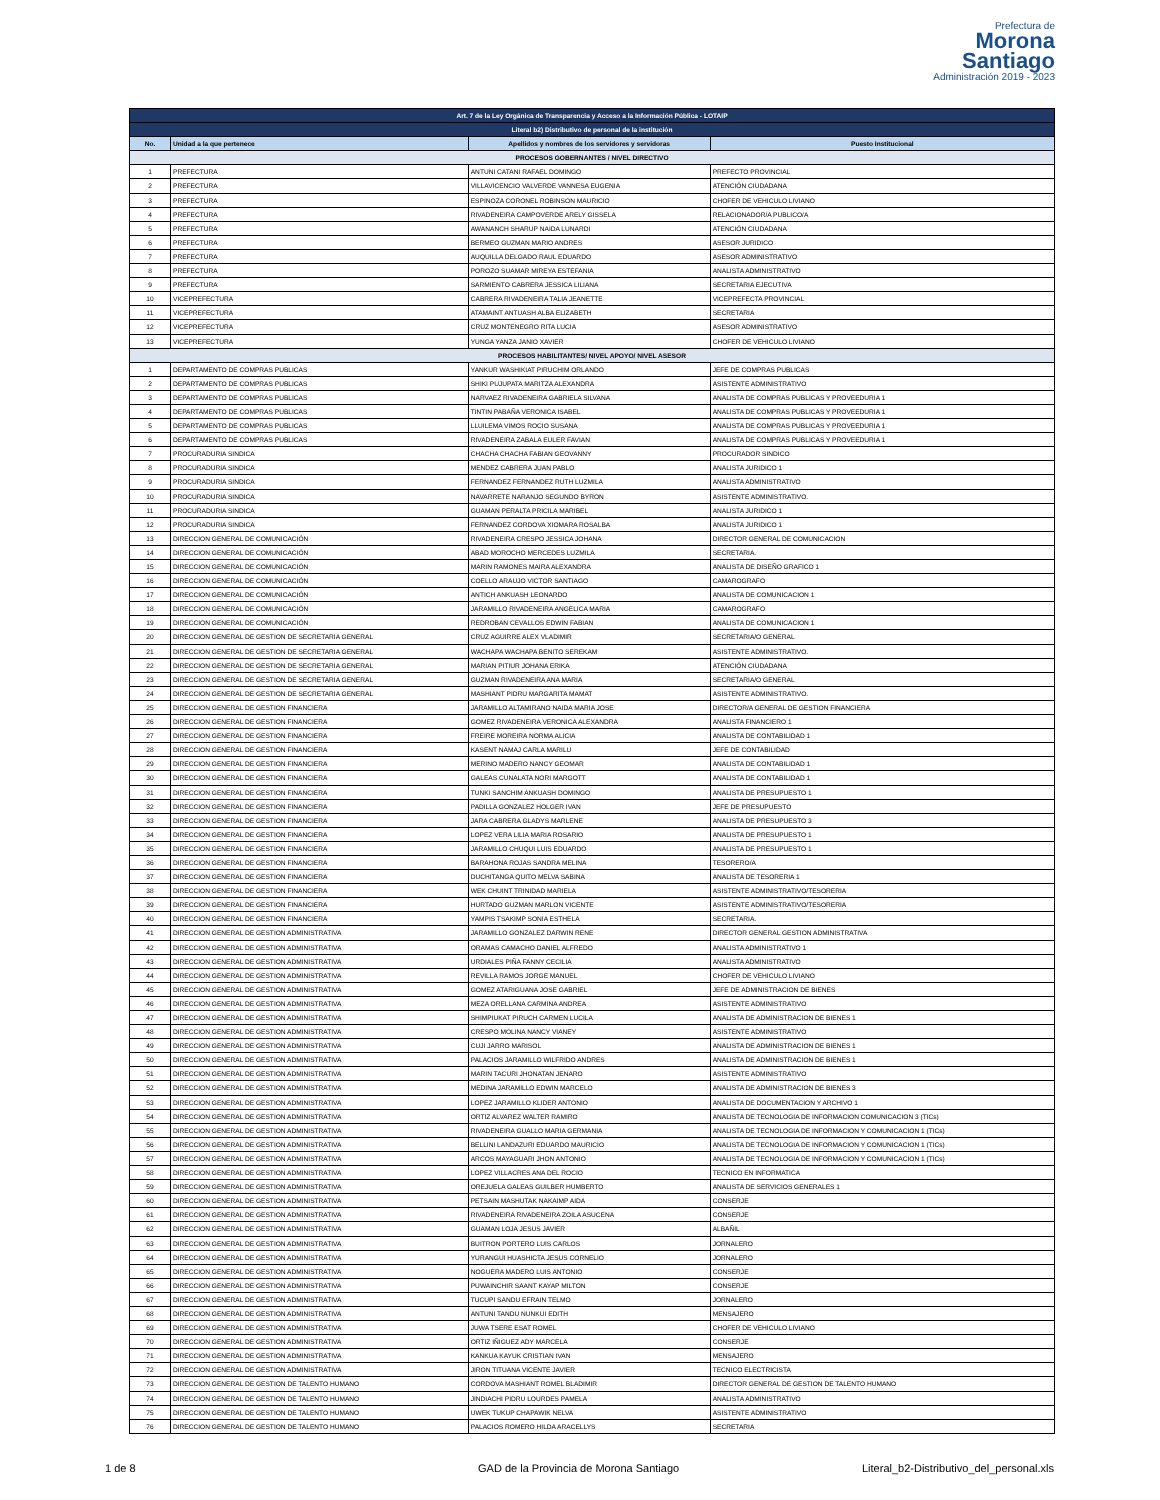Prefectura de
Morona Santiago
Administración 2019 - 2023
| Art. 7 de la Ley Orgánica de Transparencia y Acceso a la Información Pública - LOTAIP | | | |
| Literal b2) Distributivo de personal de la institución | | | |
| No. | Unidad a la que pertenece | Apellidos y nombres de los servidores y servidoras | Puesto Institucional |
| PROCESOS GOBERNANTES / NIVEL DIRECTIVO | | | |
| 1 | PREFECTURA | ANTUNI CATANI RAFAEL DOMINGO | PREFECTO PROVINCIAL |
| 2 | PREFECTURA | VILLAVICENCIO VALVERDE VANNESA EUGENIA | ATENCIÓN CIUDADANA |
| 3 | PREFECTURA | ESPINOZA CORONEL ROBINSON MAURICIO | CHOFER DE VEHICULO LIVIANO |
| 4 | PREFECTURA | RIVADENEIRA CAMPOVERDE ARELY GISSELA | RELACIONADOR/A PUBLICO/A |
| 5 | PREFECTURA | AWANANCH SHARUP NAIDA LUNARDI | ATENCIÓN CIUDADANA |
| 6 | PREFECTURA | BERMEO GUZMAN MARIO ANDRES | ASESOR JURIDICO |
| 7 | PREFECTURA | AUQUILLA DELGADO RAUL EDUARDO | ASESOR ADMINISTRATIVO |
| 8 | PREFECTURA | POROZO SUAMAR MIREYA ESTEFANIA | ANALISTA ADMINISTRATIVO |
| 9 | PREFECTURA | SARMIENTO CABRERA JESSICA LILIANA | SECRETARIA EJECUTIVA |
| 10 | VICEPREFECTURA | CABRERA RIVADENEIRA TALIA JEANETTE | VICEPREFECTA PROVINCIAL |
| 11 | VICEPREFECTURA | ATAMAINT ANTUASH ALBA ELIZABETH | SECRETARIA |
| 12 | VICEPREFECTURA | CRUZ MONTENEGRO RITA LUCIA | ASESOR ADMINISTRATIVO |
| 13 | VICEPREFECTURA | YUNGA YANZA JANIO XAVIER | CHOFER DE VEHICULO LIVIANO |
| PROCESOS HABILITANTES/ NIVEL APOYO/ NIVEL ASESOR | | | |
| 1 | DEPARTAMENTO DE COMPRAS PUBLICAS | YANKUR WASHIKIAT PIRUCHIM ORLANDO | JEFE DE COMPRAS PUBLICAS |
| 2 | DEPARTAMENTO DE COMPRAS PUBLICAS | SHIKI PUJUPATA MARITZA ALEXANDRA | ASISTENTE ADMINISTRATIVO |
| 3 | DEPARTAMENTO DE COMPRAS PUBLICAS | NARVAEZ RIVADENEIRA GABRIELA SILVANA | ANALISTA DE COMPRAS PUBLICAS Y PROVEEDURIA 1 |
| 4 | DEPARTAMENTO DE COMPRAS PUBLICAS | TINTIN PABAÑA VERONICA ISABEL | ANALISTA DE COMPRAS PUBLICAS Y PROVEEDURIA 1 |
| 5 | DEPARTAMENTO DE COMPRAS PUBLICAS | LLUILEMA VIMOS ROCIO SUSANA | ANALISTA DE COMPRAS PUBLICAS Y PROVEEDURIA 1 |
| 6 | DEPARTAMENTO DE COMPRAS PUBLICAS | RIVADENEIRA ZABALA EULER FAVIAN | ANALISTA DE COMPRAS PUBLICAS Y PROVEEDURIA 1 |
| 7 | PROCURADURIA SINDICA | CHACHA CHACHA FABIAN GEOVANNY | PROCURADOR SINDICO |
| 8 | PROCURADURIA SINDICA | MENDEZ CABRERA JUAN PABLO | ANALISTA JURIDICO 1 |
| 9 | PROCURADURIA SINDICA | FERNANDEZ FERNANDEZ RUTH LUZMILA | ANALISTA ADMINISTRATIVO |
| 10 | PROCURADURIA SINDICA | NAVARRETE NARANJO SEGUNDO BYRON | ASISTENTE ADMINISTRATIVO. |
| 11 | PROCURADURIA SINDICA | GUAMAN PERALTA PRICILA MARIBEL | ANALISTA JURIDICO 1 |
| 12 | PROCURADURIA SINDICA | FERNANDEZ CORDOVA XIOMARA ROSALBA | ANALISTA JURIDICO 1 |
| 13 | DIRECCION GENERAL DE COMUNICACIÓN | RIVADENEIRA CRESPO JESSICA JOHANA | DIRECTOR GENERAL DE COMUNICACION |
| 14 | DIRECCION GENERAL DE COMUNICACIÓN | ABAD MOROCHO MERCEDES LUZMILA | SECRETARIA. |
| 15 | DIRECCION GENERAL DE COMUNICACIÓN | MARIN RAMONES MAIRA ALEXANDRA | ANALISTA DE DISEÑO GRAFICO 1 |
| 16 | DIRECCION GENERAL DE COMUNICACIÓN | COELLO ARAUJO VICTOR SANTIAGO | CAMAROGRAFO |
| 17 | DIRECCION GENERAL DE COMUNICACIÓN | ANTICH ANKUASH LEONARDO | ANALISTA DE COMUNICACION 1 |
| 18 | DIRECCION GENERAL DE COMUNICACIÓN | JARAMILLO RIVADENEIRA ANGELICA MARIA | CAMAROGRAFO |
| 19 | DIRECCION GENERAL DE COMUNICACIÓN | REDROBAN CEVALLOS EDWIN FABIAN | ANALISTA DE COMUNICACION 1 |
| 20 | DIRECCION GENERAL DE GESTION DE SECRETARIA GENERAL | CRUZ AGUIRRE ALEX VLADIMIR | SECRETARIA/O GENERAL |
| 21 | DIRECCION GENERAL DE GESTION DE SECRETARIA GENERAL | WACHAPA WACHAPA BENITO SEREKAM | ASISTENTE ADMINISTRATIVO. |
| 22 | DIRECCION GENERAL DE GESTION DE SECRETARIA GENERAL | MARIAN PITIUR JOHANA ERIKA | ATENCIÓN CIUDADANA |
| 23 | DIRECCION GENERAL DE GESTION DE SECRETARIA GENERAL | GUZMAN RIVADENEIRA ANA MARIA | SECRETARIA/O GENERAL |
| 24 | DIRECCION GENERAL DE GESTION DE SECRETARIA GENERAL | MASHIANT PIDRU MARGARITA MAMAT | ASISTENTE ADMINISTRATIVO. |
| 25 | DIRECCION GENERAL DE GESTION FINANCIERA | JARAMILLO ALTAMIRANO NAIDA MARIA JOSE | DIRECTOR/A GENERAL DE GESTION FINANCIERA |
| 26 | DIRECCION GENERAL DE GESTION FINANCIERA | GOMEZ RIVADENEIRA VERONICA ALEXANDRA | ANALISTA FINANCIERO 1 |
| 27 | DIRECCION GENERAL DE GESTION FINANCIERA | FREIRE MOREIRA NORMA ALICIA | ANALISTA DE CONTABILIDAD 1 |
| 28 | DIRECCION GENERAL DE GESTION FINANCIERA | KASENT NAMAJ CARLA MARILU | JEFE DE CONTABILIDAD |
| 29 | DIRECCION GENERAL DE GESTION FINANCIERA | MERINO MADERO NANCY GEOMAR | ANALISTA DE CONTABILIDAD 1 |
| 30 | DIRECCION GENERAL DE GESTION FINANCIERA | GALEAS CUNALATA NORI MARGOTT | ANALISTA DE CONTABILIDAD 1 |
| 31 | DIRECCION GENERAL DE GESTION FINANCIERA | TUNKI SANCHIM ANKUASH DOMINGO | ANALISTA DE PRESUPUESTO 1 |
| 32 | DIRECCION GENERAL DE GESTION FINANCIERA | PADILLA GONZALEZ HOLGER IVAN | JEFE DE PRESUPUESTO |
| 33 | DIRECCION GENERAL DE GESTION FINANCIERA | JARA CABRERA GLADYS MARLENE | ANALISTA DE PRESUPUESTO 3 |
| 34 | DIRECCION GENERAL DE GESTION FINANCIERA | LOPEZ VERA LILIA MARIA ROSARIO | ANALISTA DE PRESUPUESTO 1 |
| 35 | DIRECCION GENERAL DE GESTION FINANCIERA | JARAMILLO CHUQUI LUIS EDUARDO | ANALISTA DE PRESUPUESTO 1 |
| 36 | DIRECCION GENERAL DE GESTION FINANCIERA | BARAHONA ROJAS SANDRA MELINA | TESORERO/A |
| 37 | DIRECCION GENERAL DE GESTION FINANCIERA | DUCHITANGA QUITO MELVA SABINA | ANALISTA DE TESORERIA 1 |
| 38 | DIRECCION GENERAL DE GESTION FINANCIERA | WEK CHUINT TRINIDAD MARIELA | ASISTENTE ADMINISTRATIVO/TESORERIA |
| 39 | DIRECCION GENERAL DE GESTION FINANCIERA | HURTADO GUZMAN MARLON VICENTE | ASISTENTE ADMINISTRATIVO/TESORERIA |
| 40 | DIRECCION GENERAL DE GESTION FINANCIERA | YAMPIS TSAKIMP SONIA ESTHELA | SECRETARIA. |
| 41 | DIRECCION GENERAL DE GESTION ADMINISTRATIVA | JARAMILLO GONZALEZ DARWIN RENE | DIRECTOR GENERAL GESTION ADMINISTRATIVA |
| 42 | DIRECCION GENERAL DE GESTION ADMINISTRATIVA | ORAMAS CAMACHO DANIEL ALFREDO | ANALISTA ADMINISTRATIVO 1 |
| 43 | DIRECCION GENERAL DE GESTION ADMINISTRATIVA | URDIALES PIÑA FANNY CECILIA | ANALISTA ADMINISTRATIVO |
| 44 | DIRECCION GENERAL DE GESTION ADMINISTRATIVA | REVILLA RAMOS JORGE MANUEL | CHOFER DE VEHICULO LIVIANO |
| 45 | DIRECCION GENERAL DE GESTION ADMINISTRATIVA | GOMEZ ATARIGUANA JOSE GABRIEL | JEFE DE ADMINISTRACION DE BIENES |
| 46 | DIRECCION GENERAL DE GESTION ADMINISTRATIVA | MEZA ORELLANA CARMINA ANDREA | ASISTENTE ADMINISTRATIVO |
| 47 | DIRECCION GENERAL DE GESTION ADMINISTRATIVA | SHIMPIUKAT PIRUCH CARMEN LUCILA | ANALISTA DE ADMINISTRACION DE BIENES 1 |
| 48 | DIRECCION GENERAL DE GESTION ADMINISTRATIVA | CRESPO MOLINA NANCY VIANEY | ASISTENTE ADMINISTRATIVO |
| 49 | DIRECCION GENERAL DE GESTION ADMINISTRATIVA | CUJI JARRO MARISOL | ANALISTA DE ADMINISTRACION DE BIENES 1 |
| 50 | DIRECCION GENERAL DE GESTION ADMINISTRATIVA | PALACIOS JARAMILLO WILFRIDO ANDRES | ANALISTA DE ADMINISTRACION DE BIENES 1 |
| 51 | DIRECCION GENERAL DE GESTION ADMINISTRATIVA | MARIN TACURI JHONATAN JENARO | ASISTENTE ADMINISTRATIVO |
| 52 | DIRECCION GENERAL DE GESTION ADMINISTRATIVA | MEDINA JARAMILLO EDWIN MARCELO | ANALISTA DE ADMINISTRACION DE BIENES 3 |
| 53 | DIRECCION GENERAL DE GESTION ADMINISTRATIVA | LOPEZ JARAMILLO KLIDER ANTONIO | ANALISTA DE DOCUMENTACION Y ARCHIVO 1 |
| 54 | DIRECCION GENERAL DE GESTION ADMINISTRATIVA | ORTIZ ALVAREZ WALTER RAMIRO | ANALISTA DE TECNOLOGIA DE INFORMACION COMUNICACION 3 (TICs) |
| 55 | DIRECCION GENERAL DE GESTION ADMINISTRATIVA | RIVADENEIRA GUALLO MARIA GERMANIA | ANALISTA DE TECNOLOGIA DE INFORMACION Y COMUNICACION 1 (TICs) |
| 56 | DIRECCION GENERAL DE GESTION ADMINISTRATIVA | BELLINI LANDAZURI EDUARDO MAURICIO | ANALISTA DE TECNOLOGIA DE INFORMACION Y COMUNICACION 1 (TICs) |
| 57 | DIRECCION GENERAL DE GESTION ADMINISTRATIVA | ARCOS MAYAGUARI JHON ANTONIO | ANALISTA DE TECNOLOGIA DE INFORMACION Y COMUNICACION 1 (TICs) |
| 58 | DIRECCION GENERAL DE GESTION ADMINISTRATIVA | LOPEZ VILLACRES ANA DEL ROCIO | TECNICO EN INFORMATICA |
| 59 | DIRECCION GENERAL DE GESTION ADMINISTRATIVA | OREJUELA GALEAS GUILBER HUMBERTO | ANALISTA DE SERVICIOS GENERALES 1 |
| 60 | DIRECCION GENERAL DE GESTION ADMINISTRATIVA | PETSAIN MASHUTAK NAKAIMP AIDA | CONSERJE |
| 61 | DIRECCION GENERAL DE GESTION ADMINISTRATIVA | RIVADENEIRA RIVADENEIRA ZOILA ASUCENA | CONSERJE |
| 62 | DIRECCION GENERAL DE GESTION ADMINISTRATIVA | GUAMAN LOJA JESUS JAVIER | ALBAÑIL |
| 63 | DIRECCION GENERAL DE GESTION ADMINISTRATIVA | BUITRON PORTERO LUIS CARLOS | JORNALERO |
| 64 | DIRECCION GENERAL DE GESTION ADMINISTRATIVA | YURANGUI HUASHICTA JESUS CORNELIO | JORNALERO |
| 65 | DIRECCION GENERAL DE GESTION ADMINISTRATIVA | NOGUERA MADERO LUIS ANTONIO | CONSERJE |
| 66 | DIRECCION GENERAL DE GESTION ADMINISTRATIVA | PUWAINCHIR SAANT KAYAP MILTON | CONSERJE |
| 67 | DIRECCION GENERAL DE GESTION ADMINISTRATIVA | TUCUPI SANDU EFRAIN TELMO | JORNALERO |
| 68 | DIRECCION GENERAL DE GESTION ADMINISTRATIVA | ANTUNI TANDU NUNKUI EDITH | MENSAJERO |
| 69 | DIRECCION GENERAL DE GESTION ADMINISTRATIVA | JUWA TSERE ESAT ROMEL | CHOFER DE VEHICULO LIVIANO |
| 70 | DIRECCION GENERAL DE GESTION ADMINISTRATIVA | ORTIZ IÑIGUEZ ADY MARCELA | CONSERJE |
| 71 | DIRECCION GENERAL DE GESTION ADMINISTRATIVA | KANKUA KAYUK CRISTIAN IVAN | MENSAJERO |
| 72 | DIRECCION GENERAL DE GESTION ADMINISTRATIVA | JIRON TITUANA VICENTE JAVIER | TECNICO ELECTRICISTA |
| 73 | DIRECCION GENERAL DE GESTION DE TALENTO HUMANO | CORDOVA MASHIANT ROMEL BLADIMIR | DIRECTOR GENERAL DE GESTION DE TALENTO HUMANO |
| 74 | DIRECCION GENERAL DE GESTION DE TALENTO HUMANO | JINDIACHI PIDRU LOURDES PAMELA | ANALISTA ADMINISTRATIVO |
| 75 | DIRECCION GENERAL DE GESTION DE TALENTO HUMANO | UWEK TUKUP CHAPAWIK NELVA | ASISTENTE ADMINISTRATIVO |
| 76 | DIRECCION GENERAL DE GESTION DE TALENTO HUMANO | PALACIOS ROMERO HILDA ARACELLYS | SECRETARIA |
1 de 8
GAD de la Provincia de Morona Santiago
Literal_b2-Distributivo_del_personal.xls